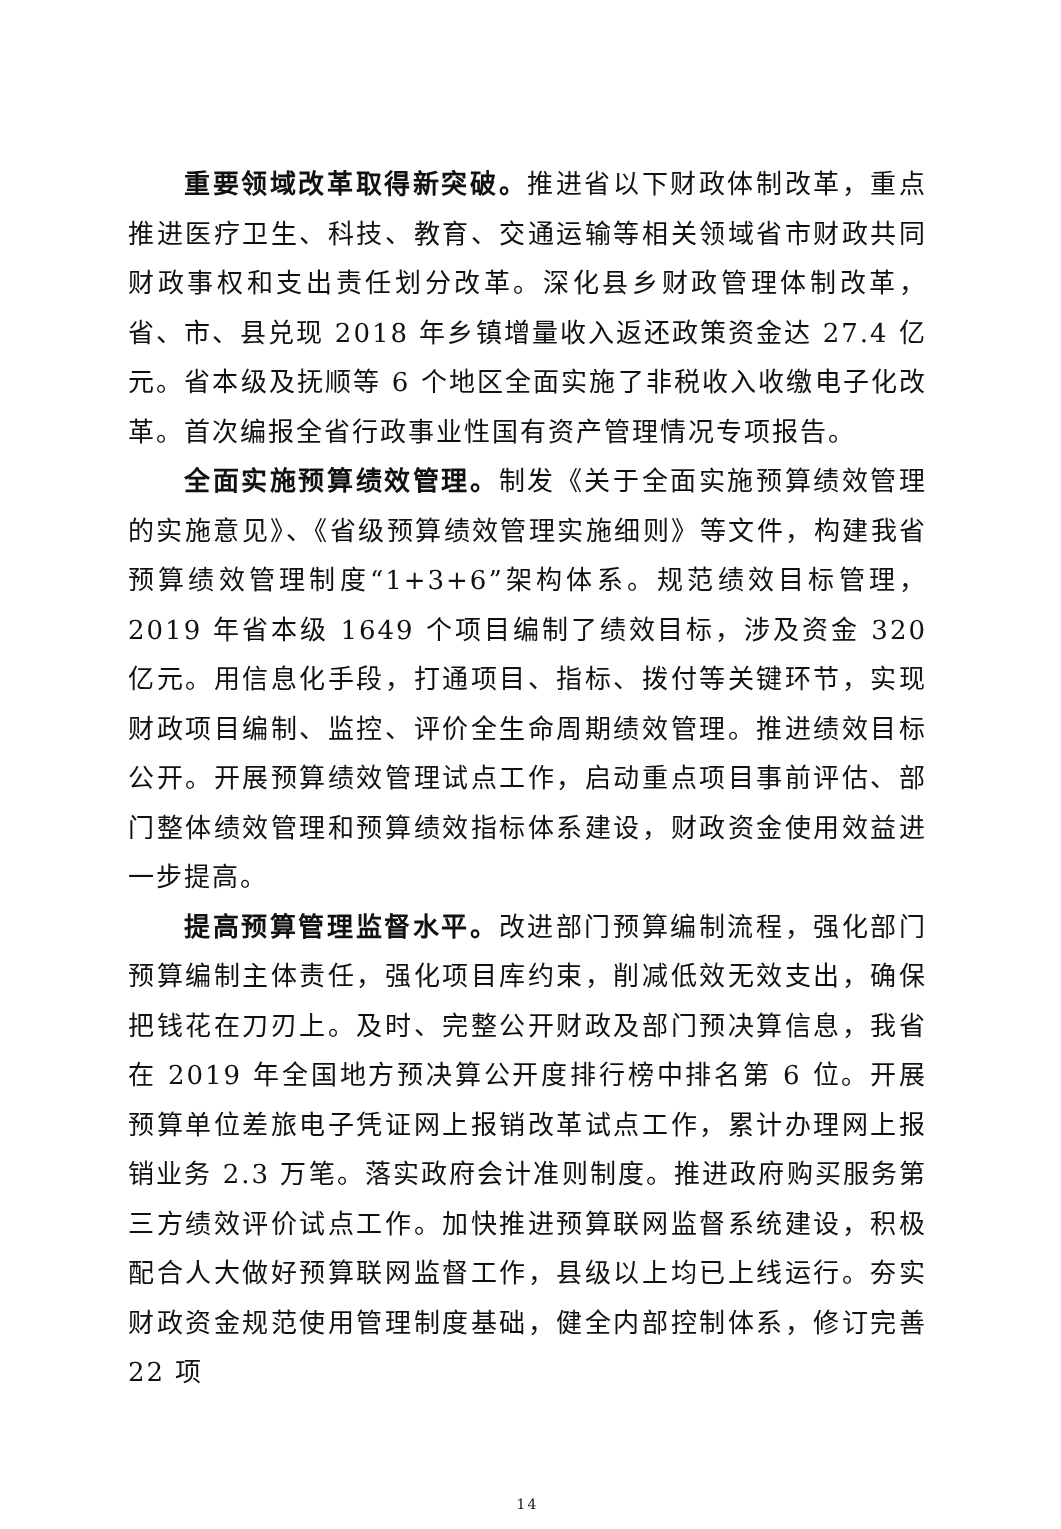重要领域改革取得新突破。推进省以下财政体制改革，重点推进医疗卫生、科技、教育、交通运输等相关领域省市财政共同财政事权和支出责任划分改革。深化县乡财政管理体制改革，省、市、县兑现 2018 年乡镇增量收入返还政策资金达 27.4 亿元。省本级及抚顺等 6 个地区全面实施了非税收入收缴电子化改革。首次编报全省行政事业性国有资产管理情况专项报告。
全面实施预算绩效管理。制发《关于全面实施预算绩效管理的实施意见》、《省级预算绩效管理实施细则》等文件，构建我省预算绩效管理制度“1+3+6”架构体系。规范绩效目标管理，2019 年省本级 1649 个项目编制了绩效目标，涉及资金 320 亿元。用信息化手段，打通项目、指标、拨付等关键环节，实现财政项目编制、监控、评价全生命周期绩效管理。推进绩效目标公开。开展预算绩效管理试点工作，启动重点项目事前评估、部门整体绩效管理和预算绩效指标体系建设，财政资金使用效益进一步提高。
提高预算管理监督水平。改进部门预算编制流程，强化部门预算编制主体责任，强化项目库约束，削减低效无效支出，确保把钱花在刀刃上。及时、完整公开财政及部门预决算信息，我省在 2019 年全国地方预决算公开度排行榜中排名第 6 位。开展预算单位差旅电子凭证网上报销改革试点工作，累计办理网上报销业务 2.3 万笔。落实政府会计准则制度。推进政府购买服务第三方绩效评价试点工作。加快推进预算联网监督系统建设，积极配合人大做好预算联网监督工作，县级以上均已上线运行。夯实财政资金规范使用管理制度基础，健全内部控制体系，修订完善 22 项
14